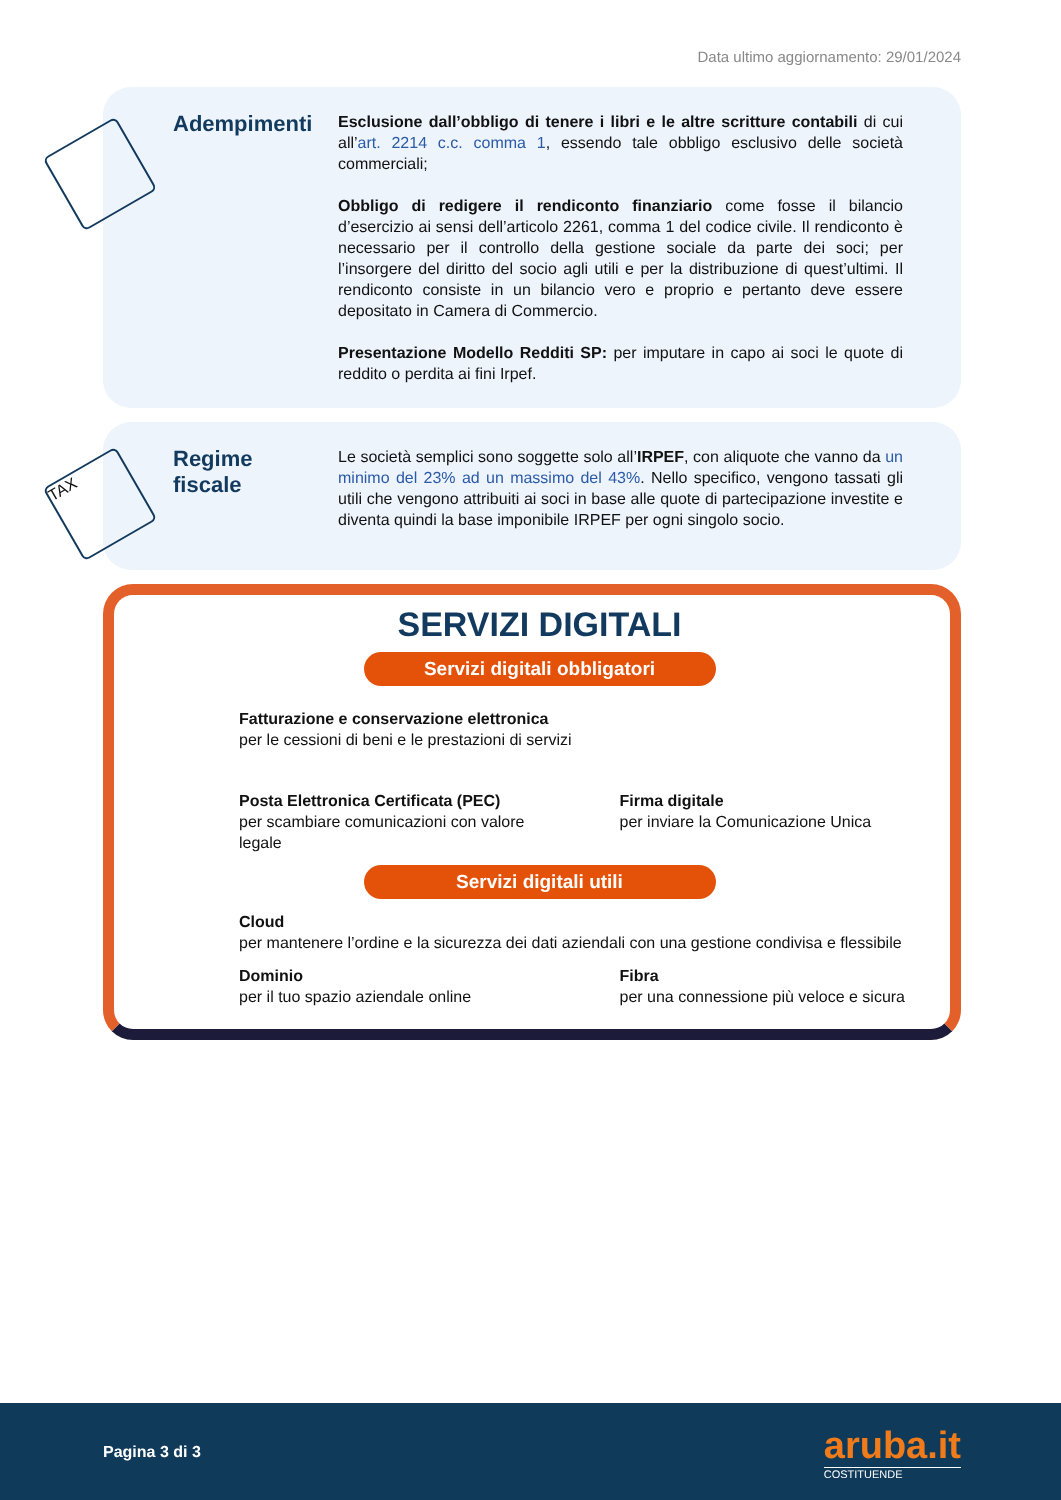Data ultimo aggiornamento: 29/01/2024
Adempimenti
Esclusione dall’obbligo di tenere i libri e le altre scritture contabili di cui all’art. 2214 c.c. comma 1, essendo tale obbligo esclusivo delle società commerciali;
Obbligo di redigere il rendiconto finanziario come fosse il bilancio d’esercizio ai sensi dell’articolo 2261, comma 1 del codice civile. Il rendiconto è necessario per il controllo della gestione sociale da parte dei soci; per l’insorgere del diritto del socio agli utili e per la distribuzione di quest’ultimi. Il rendiconto consiste in un bilancio vero e proprio e pertanto deve essere depositato in Camera di Commercio.
Presentazione Modello Redditi SP: per imputare in capo ai soci le quote di reddito o perdita ai fini Irpef.
TAX
Regime
fiscale
Le società semplici sono soggette solo all’IRPEF, con aliquote che vanno da un minimo del 23% ad un massimo del 43%. Nello specifico, vengono tassati gli utili che vengono attribuiti ai soci in base alle quote di partecipazione investite e diventa quindi la base imponibile IRPEF per ogni singolo socio.
SERVIZI DIGITALI
Servizi digitali obbligatori
Fatturazione e conservazione elettronica
per le cessioni di beni e le prestazioni di servizi
Posta Elettronica Certificata (PEC)
per scambiare comunicazioni con valore legale
Firma digitale
per inviare la Comunicazione Unica
Servizi digitali utili
Cloud
per mantenere l’ordine e la sicurezza dei dati aziendali con una gestione condivisa e flessibile
Dominio
per il tuo spazio aziendale online
Fibra
per una connessione più veloce e sicura
Pagina 3 di 3
aruba.it
COSTITUENDE